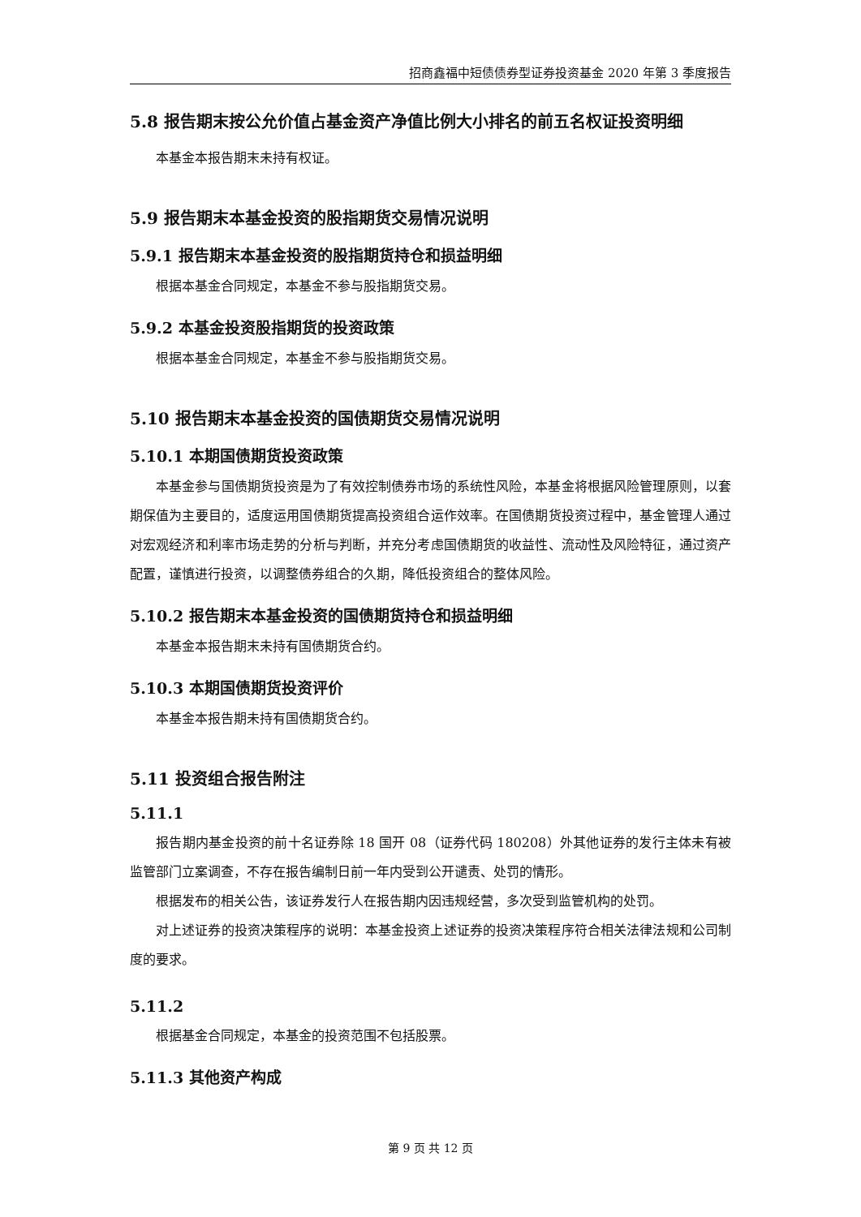招商鑫福中短债债券型证券投资基金 2020 年第 3 季度报告
5.8 报告期末按公允价值占基金资产净值比例大小排名的前五名权证投资明细
本基金本报告期末未持有权证。
5.9 报告期末本基金投资的股指期货交易情况说明
5.9.1 报告期末本基金投资的股指期货持仓和损益明细
根据本基金合同规定，本基金不参与股指期货交易。
5.9.2 本基金投资股指期货的投资政策
根据本基金合同规定，本基金不参与股指期货交易。
5.10 报告期末本基金投资的国债期货交易情况说明
5.10.1 本期国债期货投资政策
本基金参与国债期货投资是为了有效控制债券市场的系统性风险，本基金将根据风险管理原则，以套期保值为主要目的，适度运用国债期货提高投资组合运作效率。在国债期货投资过程中，基金管理人通过对宏观经济和利率市场走势的分析与判断，并充分考虑国债期货的收益性、流动性及风险特征，通过资产配置，谨慎进行投资，以调整债券组合的久期，降低投资组合的整体风险。
5.10.2 报告期末本基金投资的国债期货持仓和损益明细
本基金本报告期末未持有国债期货合约。
5.10.3 本期国债期货投资评价
本基金本报告期未持有国债期货合约。
5.11 投资组合报告附注
5.11.1
报告期内基金投资的前十名证券除 18 国开 08（证券代码 180208）外其他证券的发行主体未有被监管部门立案调查，不存在报告编制日前一年内受到公开谴责、处罚的情形。
根据发布的相关公告，该证券发行人在报告期内因违规经营，多次受到监管机构的处罚。
对上述证券的投资决策程序的说明：本基金投资上述证券的投资决策程序符合相关法律法规和公司制度的要求。
5.11.2
根据基金合同规定，本基金的投资范围不包括股票。
5.11.3 其他资产构成
第 9 页 共 12 页